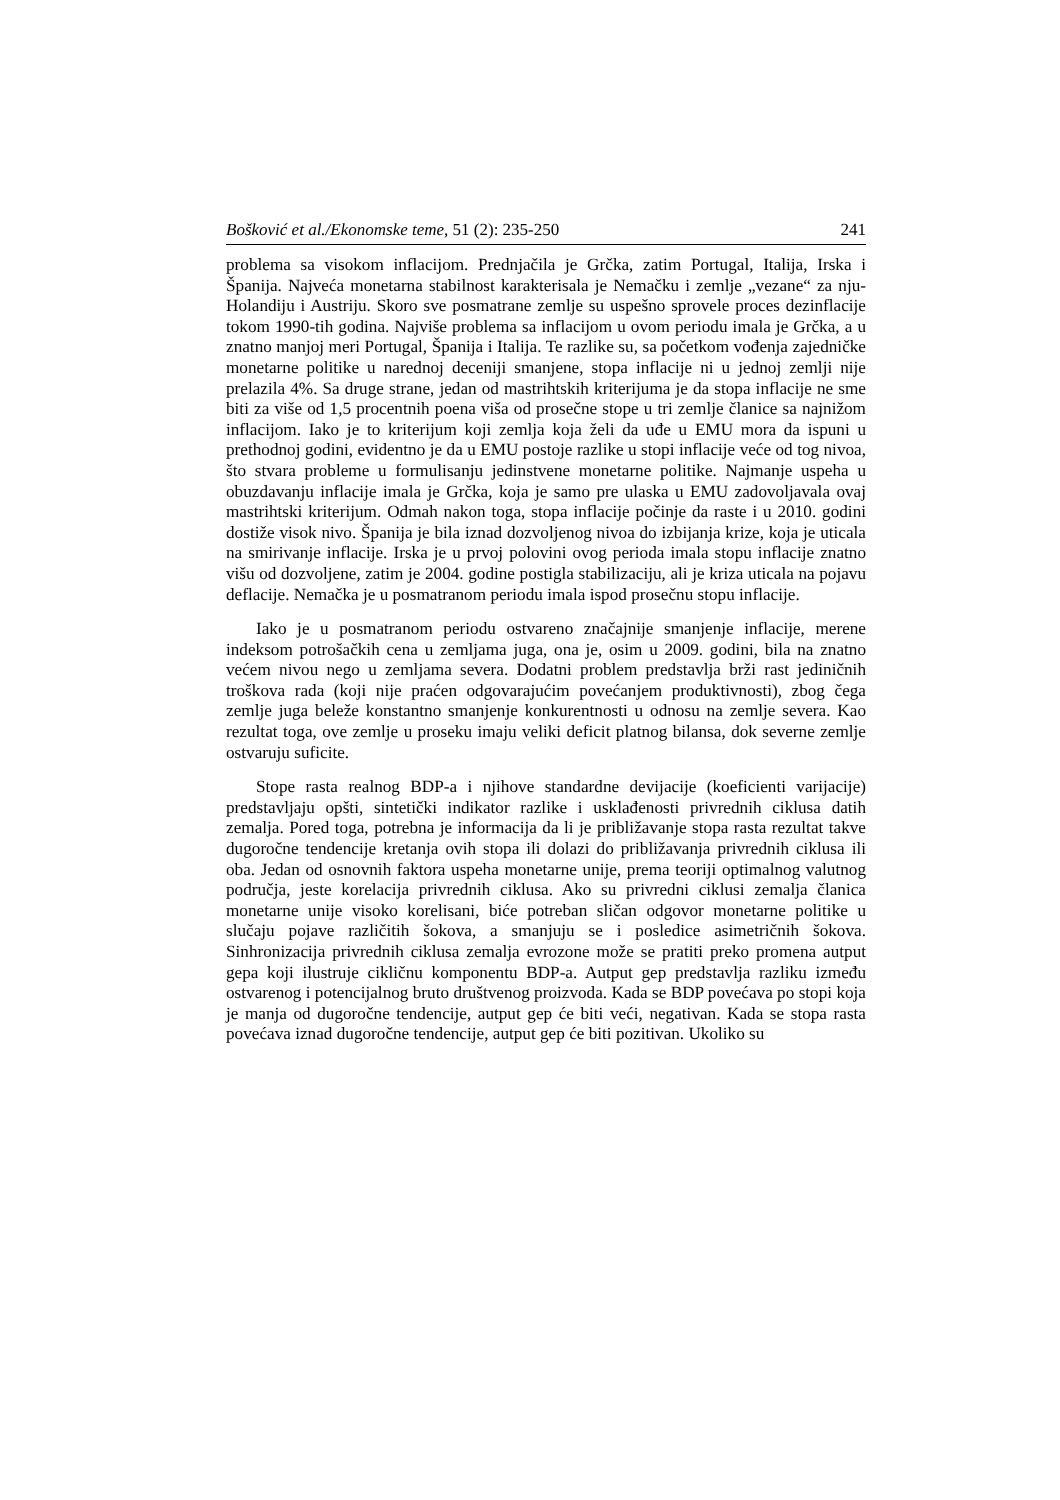Bošković et al./Ekonomske teme, 51 (2): 235-250 241
problema sa visokom inflacijom. Prednjačila je Grčka, zatim Portugal, Italija, Irska i Španija. Najveća monetarna stabilnost karakterisala je Nemačku i zemlje „vezane“ za nju- Holandiju i Austriju. Skoro sve posmatrane zemlje su uspešno sprovele proces dezinflacije tokom 1990-tih godina. Najviše problema sa inflacijom u ovom periodu imala je Grčka, a u znatno manjoj meri Portugal, Španija i Italija. Te razlike su, sa početkom vođenja zajedničke monetarne politike u narednoj deceniji smanjene, stopa inflacije ni u jednoj zemlji nije prelazila 4%. Sa druge strane, jedan od mastrihtskih kriterijuma je da stopa inflacije ne sme biti za više od 1,5 procentnih poena viša od prosečne stope u tri zemlje članice sa najnižom inflacijom. Iako je to kriterijum koji zemlja koja želi da uđe u EMU mora da ispuni u prethodnoj godini, evidentno je da u EMU postoje razlike u stopi inflacije veće od tog nivoa, što stvara probleme u formulisanju jedinstvene monetarne politike. Najmanje uspeha u obuzdavanju inflacije imala je Grčka, koja je samo pre ulaska u EMU zadovoljavala ovaj mastrihtski kriterijum. Odmah nakon toga, stopa inflacije počinje da raste i u 2010. godini dostiže visok nivo. Španija je bila iznad dozvoljenog nivoa do izbijanja krize, koja je uticala na smirivanje inflacije. Irska je u prvoj polovini ovog perioda imala stopu inflacije znatno višu od dozvoljene, zatim je 2004. godine postigla stabilizaciju, ali je kriza uticala na pojavu deflacije. Nemačka je u posmatranom periodu imala ispod prosečnu stopu inflacije.
Iako je u posmatranom periodu ostvareno značajnije smanjenje inflacije, merene indeksom potrošačkih cena u zemljama juga, ona je, osim u 2009. godini, bila na znatno većem nivou nego u zemljama severa. Dodatni problem predstavlja brži rast jediničnih troškova rada (koji nije praćen odgovarajućim povećanjem produktivnosti), zbog čega zemlje juga beleže konstantno smanjenje konkurentnosti u odnosu na zemlje severa. Kao rezultat toga, ove zemlje u proseku imaju veliki deficit platnog bilansa, dok severne zemlje ostvaruju suficite.
Stope rasta realnog BDP-a i njihove standardne devijacije (koeficienti varijacije) predstavljaju opšti, sintetički indikator razlike i usklađenosti privrednih ciklusa datih zemalja. Pored toga, potrebna je informacija da li je približavanje stopa rasta rezultat takve dugoročne tendencije kretanja ovih stopa ili dolazi do približavanja privrednih ciklusa ili oba. Jedan od osnovnih faktora uspeha monetarne unije, prema teoriji optimalnog valutnog područja, jeste korelacija privrednih ciklusa. Ako su privredni ciklusi zemalja članica monetarne unije visoko korelisani, biće potreban sličan odgovor monetarne politike u slučaju pojave različitih šokova, a smanjuju se i posledice asimetričnih šokova. Sinhronizacija privrednih ciklusa zemalja evrozone može se pratiti preko promena autput gepa koji ilustruje cikličnu komponentu BDP-a. Autput gep predstavlja razliku između ostvarenog i potencijalnog bruto društvenog proizvoda. Kada se BDP povećava po stopi koja je manja od dugoročne tendencije, autput gep će biti veći, negativan. Kada se stopa rasta povećava iznad dugoročne tendencije, autput gep će biti pozitivan. Ukoliko su